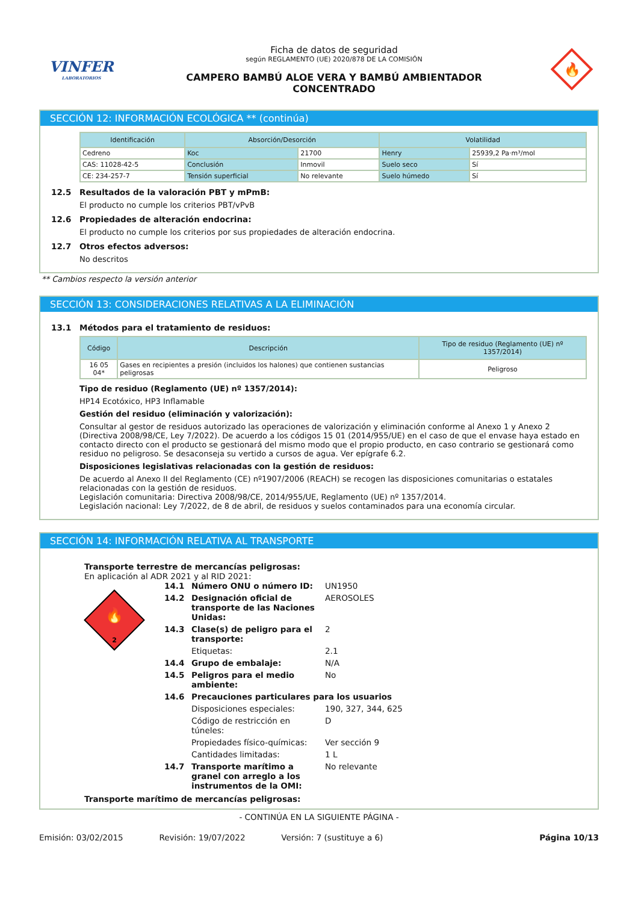VINFER
LABORATORIOS
Ficha de datos de seguridad
según REGLAMENTO (UE) 2020/878 DE LA COMISIÓN
CAMPERO BAMBÚ ALOE VERA Y BAMBÚ AMBIENTADOR
CONCENTRADO
🔥
SECCIÓN 12: INFORMACIÓN ECOLÓGICA ** (continúa)
| Identificación | Absorción/Desorción | | Volatilidad | |
| --- | --- | --- | --- | --- |
| Cedreno | Koc | 21700 | Henry | 25939,2 Pa·m³/mol |
| CAS: 11028-42-5 | Conclusión | Inmovil | Suelo seco | Sí |
| CE: 234-257-7 | Tensión superficial | No relevante | Suelo húmedo | Sí |
12.5 Resultados de la valoración PBT y mPmB:
El producto no cumple los criterios PBT/vPvB
12.6 Propiedades de alteración endocrina:
El producto no cumple los criterios por sus propiedades de alteración endocrina.
12.7 Otros efectos adversos:
No descritos
** Cambios respecto la versión anterior
SECCIÓN 13: CONSIDERACIONES RELATIVAS A LA ELIMINACIÓN
13.1 Métodos para el tratamiento de residuos:
| Código | Descripción | Tipo de residuo (Reglamento (UE) nº 1357/2014) |
| --- | --- | --- |
| 16 05 04* | Gases en recipientes a presión (incluidos los halones) que contienen sustancias peligrosas | Peligroso |
Tipo de residuo (Reglamento (UE) nº 1357/2014):
HP14 Ecotóxico, HP3 Inflamable
Gestión del residuo (eliminación y valorización):
Consultar al gestor de residuos autorizado las operaciones de valorización y eliminación conforme al Anexo 1 y Anexo 2 (Directiva 2008/98/CE, Ley 7/2022). De acuerdo a los códigos 15 01 (2014/955/UE) en el caso de que el envase haya estado en contacto directo con el producto se gestionará del mismo modo que el propio producto, en caso contrario se gestionará como residuo no peligroso. Se desaconseja su vertido a cursos de agua. Ver epígrafe 6.2.
Disposiciones legislativas relacionadas con la gestión de residuos:
De acuerdo al Anexo II del Reglamento (CE) nº1907/2006 (REACH) se recogen las disposiciones comunitarias o estatales relacionadas con la gestión de residuos.
Legislación comunitaria: Directiva 2008/98/CE, 2014/955/UE, Reglamento (UE) nº 1357/2014.
Legislación nacional: Ley 7/2022, de 8 de abril, de residuos y suelos contaminados para una economía circular.
SECCIÓN 14: INFORMACIÓN RELATIVA AL TRANSPORTE
Transporte terrestre de mercancías peligrosas:
En aplicación al ADR 2021 y al RID 2021:
🔥
2
14.1 Número ONU o número ID: UN1950 14.2 Designación oficial de transporte de las Naciones Unidas: AEROSOLES 14.3 Clase(s) de peligro para el transporte: 2 Etiquetas: 2.1 14.4 Grupo de embalaje: N/A 14.5 Peligros para el medio ambiente: No 14.6 Precauciones particulares para los usuarios Disposiciones especiales: 190, 327, 344, 625 Código de restricción en túneles: D Propiedades físico-químicas: Ver sección 9 Cantidades limitadas: 1 L 14.7 Transporte marítimo a granel con arreglo a los instrumentos de la OMI: No relevante
Transporte marítimo de mercancías peligrosas:
- CONTINÚA EN LA SIGUIENTE PÁGINA -
Emisión: 03/02/2015 Revisión: 19/07/2022 Versión: 7 (sustituye a 6) Página 10/13